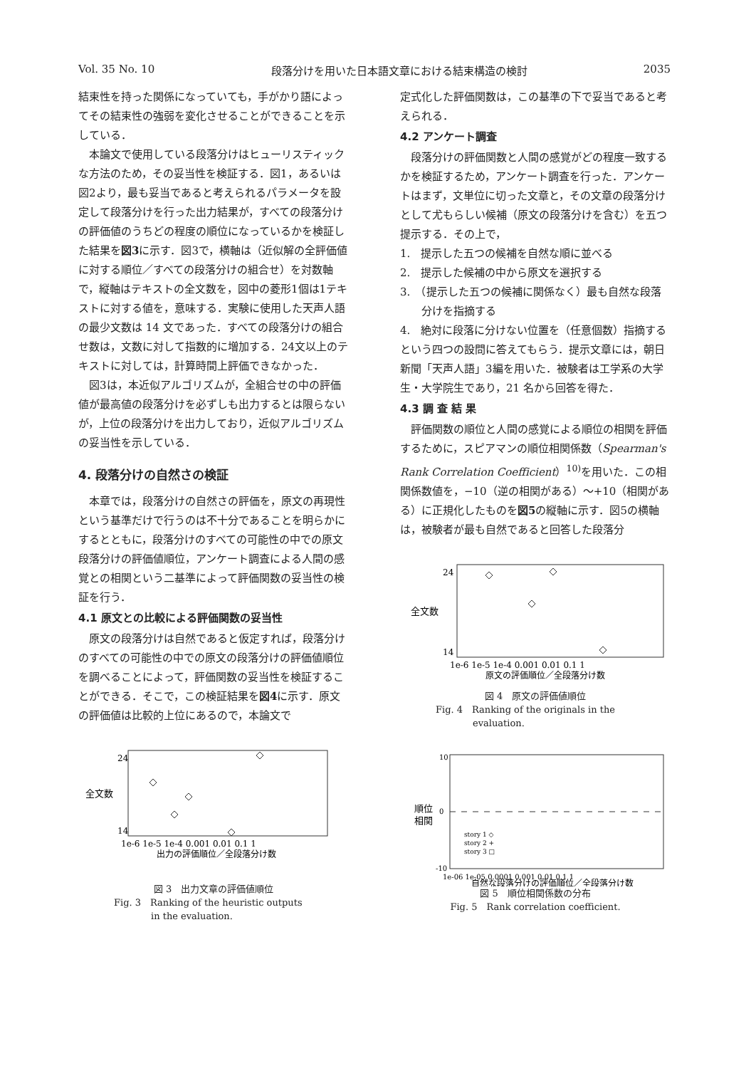Vol. 35 No. 10 段落分けを用いた日本語文章における結束構造の検討 2035
結束性を持った関係になっていても，手がかり語によってその結束性の強弱を変化させることができることを示している．
本論文で使用している段落分けはヒューリスティックな方法のため，その妥当性を検証する．図1，あるいは図2より，最も妥当であると考えられるパラメータを設定して段落分けを行った出力結果が，すべての段落分けの評価値のうちどの程度の順位になっているかを検証した結果を図3に示す．図3で，横軸は（近似解の全評価値に対する順位／すべての段落分けの組合せ）を対数軸で，縦軸はテキストの全文数を，図中の菱形1個は1テキストに対する値を，意味する．実験に使用した天声人語の最少文数は 14 文であった．すべての段落分けの組合せ数は，文数に対して指数的に増加する．24文以上のテキストに対しては，計算時間上評価できなかった．
図3は，本近似アルゴリズムが，全組合せの中の評価値が最高値の段落分けを必ずしも出力するとは限らないが，上位の段落分けを出力しており，近似アルゴリズムの妥当性を示している．
4. 段落分けの自然さの検証
本章では，段落分けの自然さの評価を，原文の再現性という基準だけで行うのは不十分であることを明らかにするとともに，段落分けのすべての可能性の中での原文段落分けの評価値順位，アンケート調査による人間の感覚との相関という二基準によって評価関数の妥当性の検証を行う．
4.1 原文との比較による評価関数の妥当性
原文の段落分けは自然であると仮定すれば，段落分けのすべての可能性の中での原文の段落分けの評価値順位を調べることによって，評価関数の妥当性を検証することができる．そこで，この検証結果を図4に示す．原文の評価値は比較的上位にあるので，本論文で
全文数
24
14
1e-6 1e-5 1e-4 0.001 0.01 0.1 1
出力の評価順位／全段落分け数
図 3　出力文章の評価値順位
Fig. 3　Ranking of the heuristic outputs
　　　　in the evaluation.
定式化した評価関数は，この基準の下で妥当であると考えられる．
4.2 アンケート調査
段落分けの評価関数と人間の感覚がどの程度一致するかを検証するため，アンケート調査を行った．アンケートはまず，文単位に切った文章と，その文章の段落分けとして尤もらしい候補（原文の段落分けを含む）を五つ提示する．その上で，
1.　提示した五つの候補を自然な順に並べる
2.　提示した候補の中から原文を選択する
3.　（提示した五つの候補に関係なく）最も自然な段落分けを指摘する
4.　絶対に段落に分けない位置を（任意個数）指摘する
という四つの設問に答えてもらう．提示文章には，朝日新聞「天声人語」3編を用いた．被験者は工学系の大学生・大学院生であり，21 名から回答を得た．
4.3 調 査 結 果
評価関数の順位と人間の感覚による順位の相関を評価するために，スピアマンの順位相関係数（Spearman's Rank Correlation Coefficient）<sup>10)</sup>を用いた．この相関係数値を，−10（逆の相関がある）〜+10（相関がある）に正規化したものを図5の縦軸に示す．図5の横軸は，被験者が最も自然であると回答した段落分
全文数
24
14
1e-6 1e-5 1e-4 0.001 0.01 0.1 1
原文の評価順位／全段落分け数
図 4　原文の評価値順位
Fig. 4　Ranking of the originals in the
　　　　evaluation.
順位
相関
10
0
-10
story 1 ◇
story 2 +
story 3 □
1e-06 1e-05 0.0001 0.001 0.01 0.1 1
自然な段落分けの評価順位／全段落分け数
図 5　順位相関係数の分布
Fig. 5　Rank correlation coefficient.